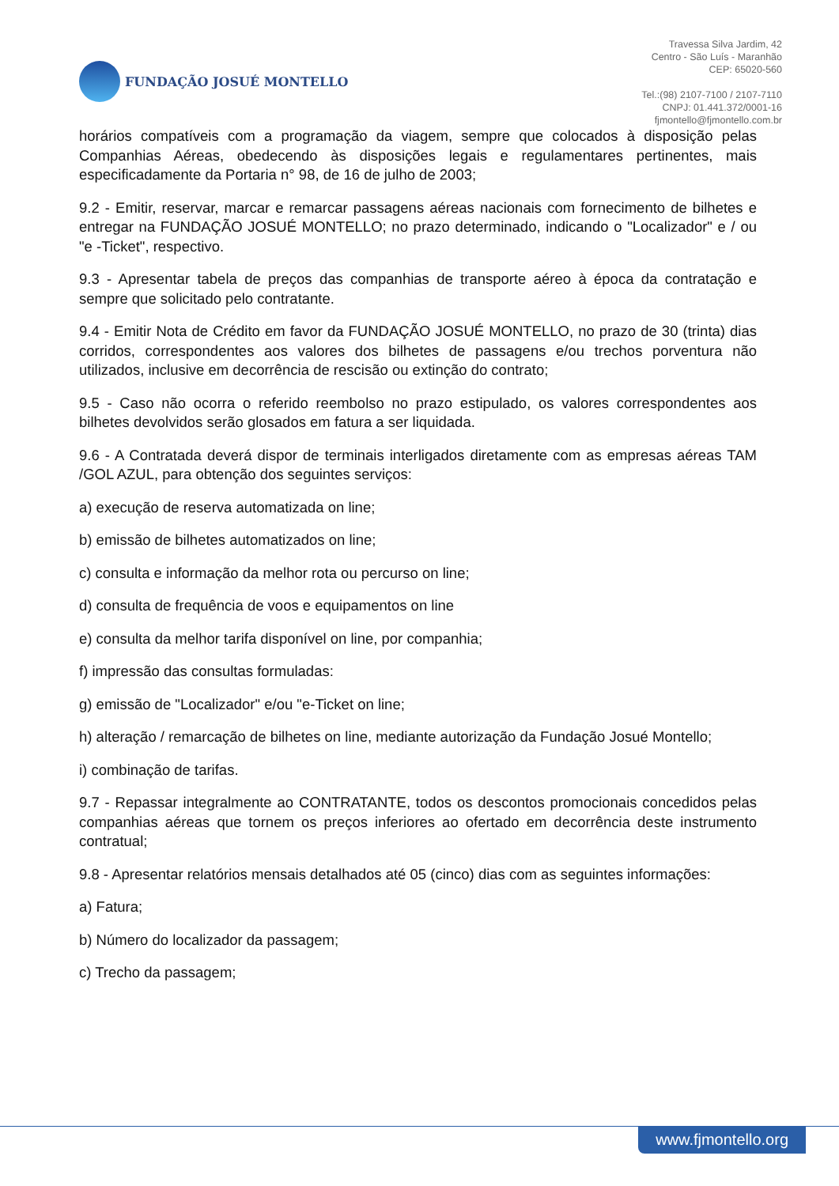FUNDAÇÃO JOSUÉ MONTELLO
Travessa Silva Jardim, 42
Centro - São Luís - Maranhão
CEP: 65020-560
Tel.:(98) 2107-7100 / 2107-7110
CNPJ: 01.441.372/0001-16
fjmontello@fjmontello.com.br
horários compatíveis com a programação da viagem, sempre que colocados à disposição pelas Companhias Aéreas, obedecendo às disposições legais e regulamentares pertinentes, mais especificadamente da Portaria n° 98, de 16 de julho de 2003;
9.2 - Emitir, reservar, marcar e remarcar passagens aéreas nacionais com fornecimento de bilhetes e entregar na FUNDAÇÃO JOSUÉ MONTELLO; no prazo determinado, indicando o "Localizador" e / ou "e -Ticket", respectivo.
9.3 - Apresentar tabela de preços das companhias de transporte aéreo à época da contratação e sempre que solicitado pelo contratante.
9.4 - Emitir Nota de Crédito em favor da FUNDAÇÃO JOSUÉ MONTELLO, no prazo de 30 (trinta) dias corridos, correspondentes aos valores dos bilhetes de passagens e/ou trechos porventura não utilizados, inclusive em decorrência de rescisão ou extinção do contrato;
9.5 - Caso não ocorra o referido reembolso no prazo estipulado, os valores correspondentes aos bilhetes devolvidos serão glosados em fatura a ser liquidada.
9.6 - A Contratada deverá dispor de terminais interligados diretamente com as empresas aéreas TAM /GOL AZUL, para obtenção dos seguintes serviços:
a) execução de reserva automatizada on line;
b) emissão de bilhetes automatizados on line;
c) consulta e informação da melhor rota ou percurso on line;
d) consulta de frequência de voos e equipamentos on line
e) consulta da melhor tarifa disponível on line, por companhia;
f) impressão das consultas formuladas:
g) emissão de "Localizador" e/ou "e-Ticket on line;
h) alteração / remarcação de bilhetes on line, mediante autorização da Fundação Josué Montello;
i) combinação de tarifas.
9.7 - Repassar integralmente ao CONTRATANTE, todos os descontos promocionais concedidos pelas companhias aéreas que tornem os preços inferiores ao ofertado em decorrência deste instrumento contratual;
9.8 - Apresentar relatórios mensais detalhados até 05 (cinco) dias com as seguintes informações:
a) Fatura;
b) Número do localizador da passagem;
c) Trecho da passagem;
www.fjmontello.org